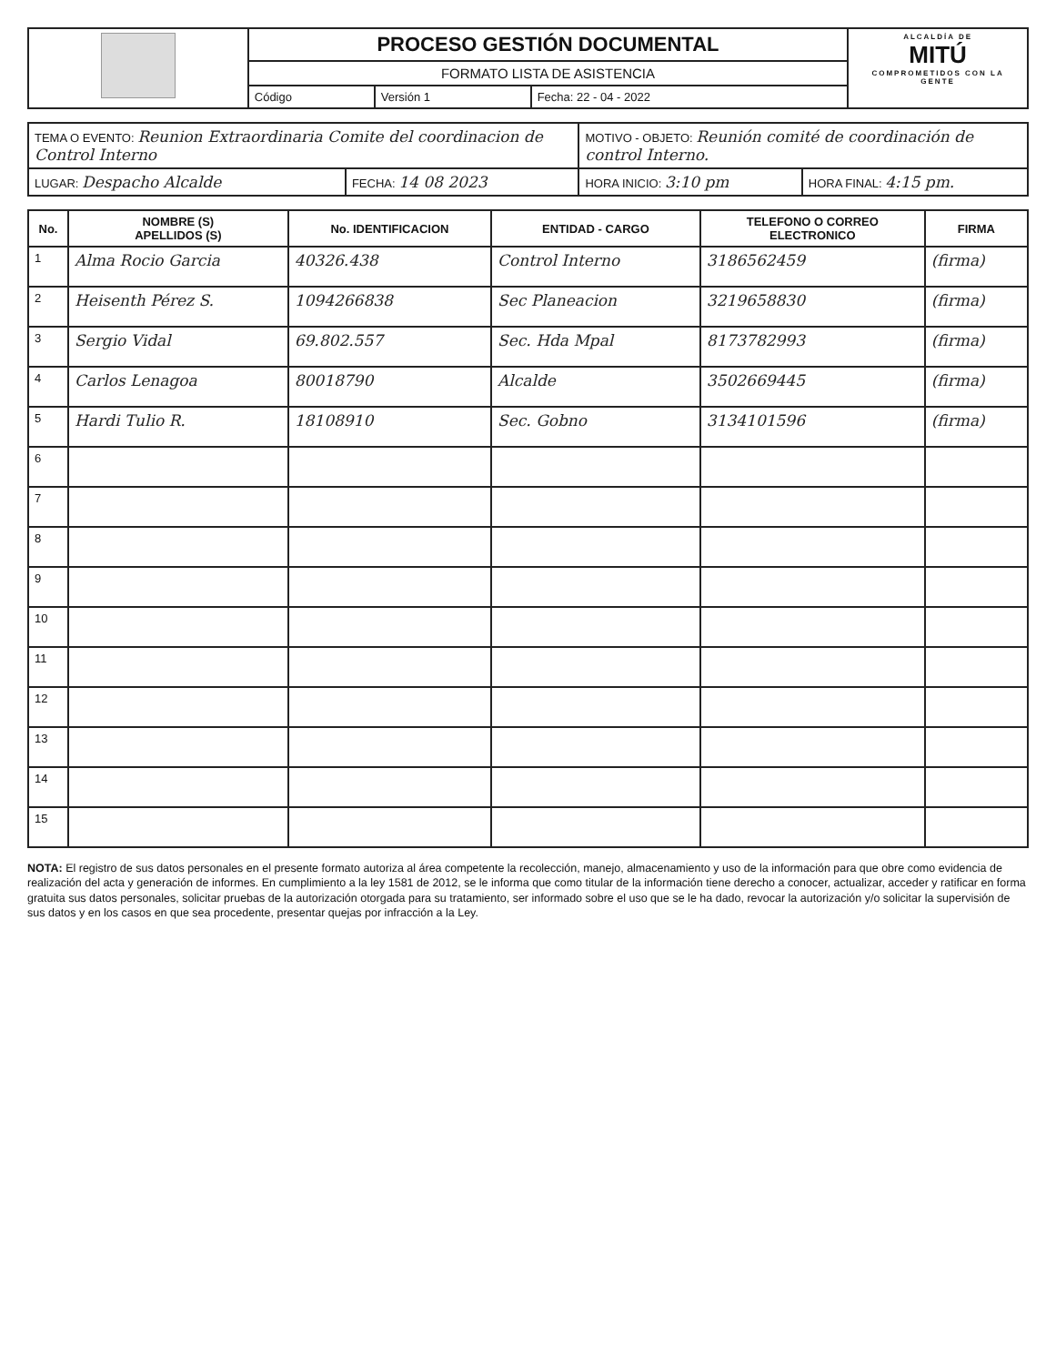| | PROCESO GESTIÓN DOCUMENTAL | | | ALCALDÍA DE MITÚ COMPROMETIDOS CON LA GENTE |
| | FORMATO LISTA DE ASISTENCIA | | | |
| | Código | Versión 1 | Fecha: 22 - 04 - 2022 | |
| TEMA O EVENTO: Reunion Extraordinaria Comite del coordinacion de Control Interno | | MOTIVO - OBJETO: Reunión comité de coordinación de control Interno. | |
| LUGAR: Despacho Alcalde | FECHA: 14 08 2023 | HORA INICIO: 3:10 pm | HORA FINAL: 4:15 pm. |
| No. | NOMBRE (S) APELLIDOS (S) | No. IDENTIFICACION | ENTIDAD - CARGO | TELEFONO O CORREO ELECTRONICO | FIRMA |
| --- | --- | --- | --- | --- | --- |
| 1 | Alma Rocio Garcia | 40326.438 | Control Interno | 3186562459 | (firma) |
| 2 | Heisenth Pérez S. | 1094266838 | Sec Planeacion | 3219658830 | (firma) |
| 3 | Sergio Vidal | 69.802.557 | Sec. Hda Mpal | 8173782993 | (firma) |
| 4 | Carlos Lenagoa | 80018790 | Alcalde | 3502669445 | (firma) |
| 5 | Hardi Tulio R. | 18108910 | Sec. Gobno | 3134101596 | (firma) |
| 6 | | | | | |
| 7 | | | | | |
| 8 | | | | | |
| 9 | | | | | |
| 10 | | | | | |
| 11 | | | | | |
| 12 | | | | | |
| 13 | | | | | |
| 14 | | | | | |
| 15 | | | | | |
NOTA: El registro de sus datos personales en el presente formato autoriza al área competente la recolección, manejo, almacenamiento y uso de la información para que obre como evidencia de realización del acta y generación de informes. En cumplimiento a la ley 1581 de 2012, se le informa que como titular de la información tiene derecho a conocer, actualizar, acceder y ratificar en forma gratuita sus datos personales, solicitar pruebas de la autorización otorgada para su tratamiento, ser informado sobre el uso que se le ha dado, revocar la autorización y/o solicitar la supervisión de sus datos y en los casos en que sea procedente, presentar quejas por infracción a la Ley.